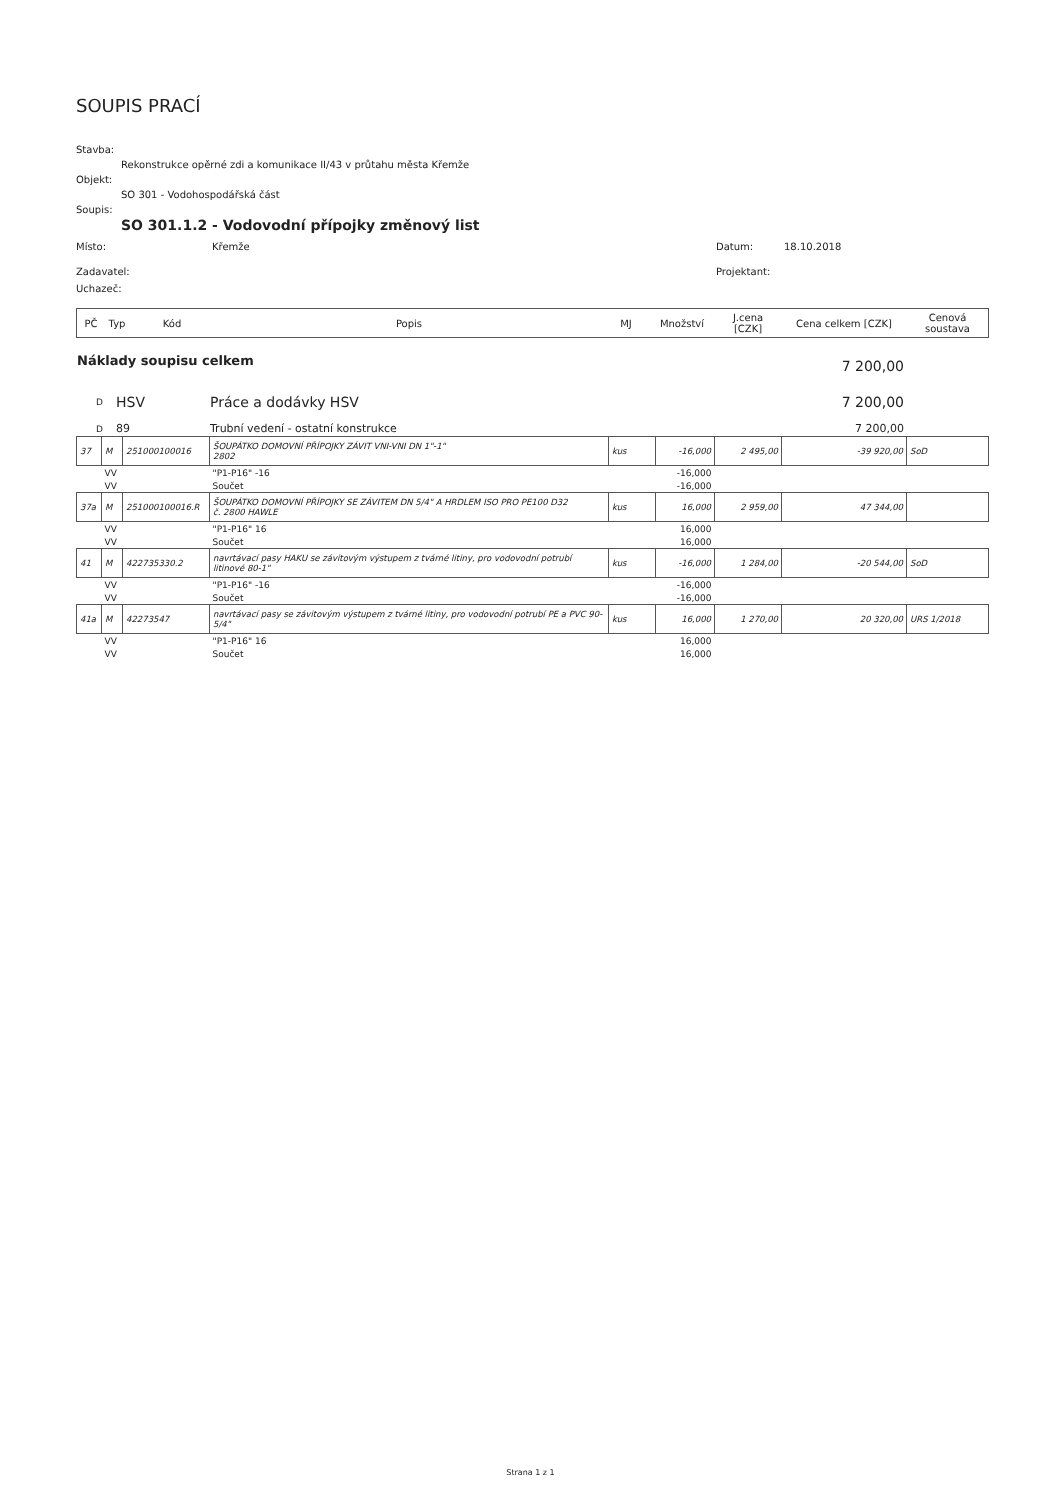SOUPIS PRACÍ
Stavba:
Rekonstrukce opěrné zdi a komunikace II/43 v průtahu města Křemže
Objekt:
SO 301 - Vodohospodářská část
Soupis:
SO 301.1.2 - Vodovodní přípojky změnový list
Místo: Křemže Datum: 18.10.2018
Zadavatel: Projektant:
Uchazeč:
| PČ | Typ | Kód | Popis | MJ | Množství | J.cena [CZK] | Cena celkem [CZK] | Cenová soustava |
| Náklady soupisu celkem | 7 200,00 |
| D | HSV | Práce a dodávky HSV | 7 200,00 |
| D | 89 | Trubní vedení - ostatní konstrukce | 7 200,00 |
| 37 | M | 251000100016 | ŠOUPÁTKO DOMOVNÍ PŘÍPOJKY ZÁVIT VNI-VNI DN 1"-1" 2802 | kus | -16,000 | 2 495,00 | -39 920,00 | SoD |
| | VV | | "P1-P16" -16 | | -16,000 | | | |
| | VV | | Součet | | -16,000 | | | |
| 37a | M | 251000100016.R | ŠOUPÁTKO DOMOVNÍ PŘÍPOJKY SE ZÁVITEM DN 5/4" A HRDLEM ISO PRO PE100 D32 č. 2800 HAWLE | kus | 16,000 | 2 959,00 | 47 344,00 | |
| | VV | | "P1-P16" 16 | | 16,000 | | | |
| | VV | | Součet | | 16,000 | | | |
| 41 | M | 422735330.2 | navrtávací pasy HAKU se závitovým výstupem z tvárné litiny, pro vodovodní potrubí litinové 80-1" | kus | -16,000 | 1 284,00 | -20 544,00 | SoD |
| | VV | | "P1-P16" -16 | | -16,000 | | | |
| | VV | | Součet | | -16,000 | | | |
| 41a | M | 42273547 | navrtávací pasy se závitovým výstupem z tvárné litiny, pro vodovodní potrubí PE a PVC 90-5/4" | kus | 16,000 | 1 270,00 | 20 320,00 | URS 1/2018 |
| | VV | | "P1-P16" 16 | | 16,000 | | | |
| | VV | | Součet | | 16,000 | | | |
Strana 1 z 1